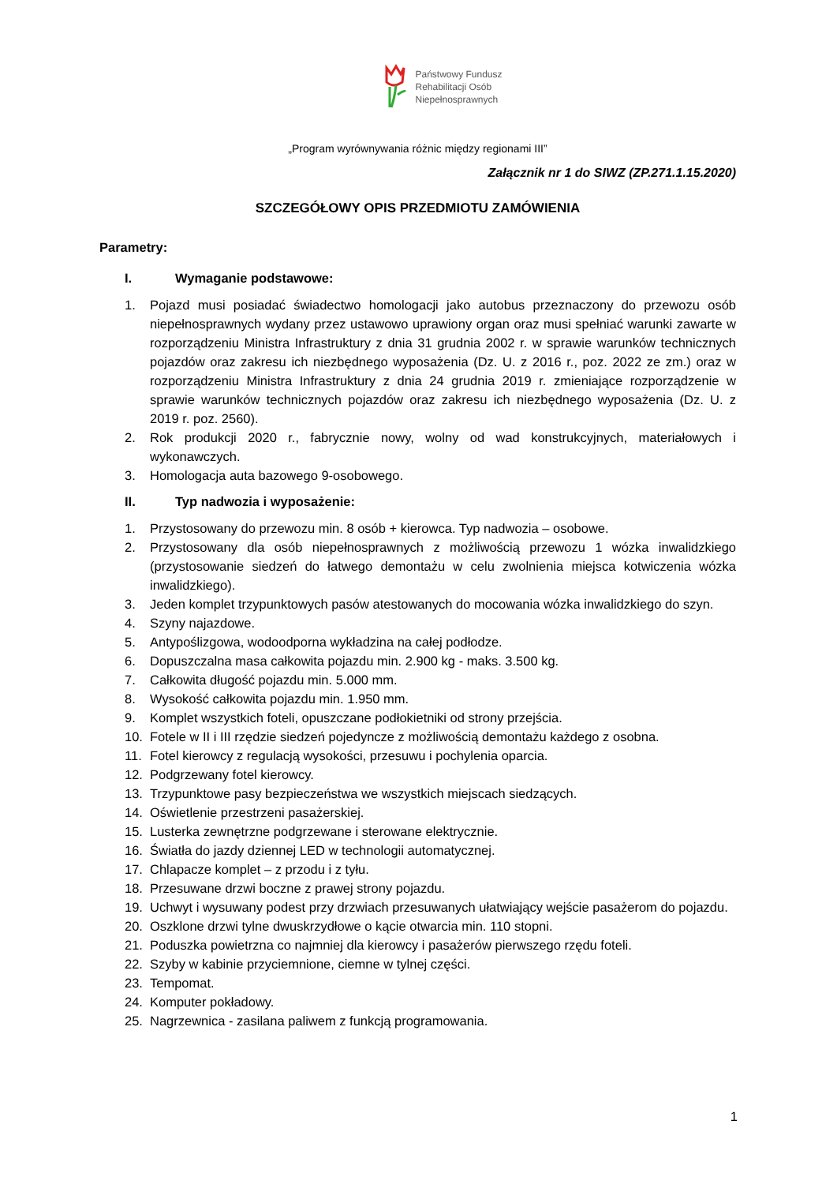Państwowy Fundusz
Rehabilitacji Osób
Niepełnosprawnych
„Program wyrównywania różnic między regionami III”
Załącznik nr 1 do SIWZ (ZP.271.1.15.2020)
SZCZEGÓŁOWY OPIS PRZEDMIOTU ZAMÓWIENIA
Parametry:
I. Wymaganie podstawowe:
1. Pojazd musi posiadać świadectwo homologacji jako autobus przeznaczony do przewozu osób niepełnosprawnych wydany przez ustawowo uprawiony organ oraz musi spełniać warunki zawarte w rozporządzeniu Ministra Infrastruktury z dnia 31 grudnia 2002 r. w sprawie warunków technicznych pojazdów oraz zakresu ich niezbędnego wyposażenia (Dz. U. z 2016 r., poz. 2022 ze zm.) oraz w rozporządzeniu Ministra Infrastruktury z dnia 24 grudnia 2019 r. zmieniające rozporządzenie w sprawie warunków technicznych pojazdów oraz zakresu ich niezbędnego wyposażenia (Dz. U. z 2019 r. poz. 2560).
2. Rok produkcji 2020 r., fabrycznie nowy, wolny od wad konstrukcyjnych, materiałowych i wykonawczych.
3. Homologacja auta bazowego 9-osobowego.
II. Typ nadwozia i wyposażenie:
1. Przystosowany do przewozu min. 8 osób + kierowca. Typ nadwozia – osobowe.
2. Przystosowany dla osób niepełnosprawnych z możliwością przewozu 1 wózka inwalidzkiego (przystosowanie siedzeń do łatwego demontażu w celu zwolnienia miejsca kotwiczenia wózka inwalidzkiego).
3. Jeden komplet trzypunktowych pasów atestowanych do mocowania wózka inwalidzkiego do szyn.
4. Szyny najazdowe.
5. Antypoślizgowa, wodoodporna wykładzina na całej podłodze.
6. Dopuszczalna masa całkowita pojazdu min. 2.900 kg - maks. 3.500 kg.
7. Całkowita długość pojazdu min. 5.000 mm.
8. Wysokość całkowita pojazdu min. 1.950 mm.
9. Komplet wszystkich foteli, opuszczane podłokietniki od strony przejścia.
10. Fotele w II i III rzędzie siedzeń pojedyncze z możliwością demontażu każdego z osobna.
11. Fotel kierowcy z regulacją wysokości, przesuwu i pochylenia oparcia.
12. Podgrzewany fotel kierowcy.
13. Trzypunktowe pasy bezpieczeństwa we wszystkich miejscach siedzących.
14. Oświetlenie przestrzeni pasażerskiej.
15. Lusterka zewnętrzne podgrzewane i sterowane elektrycznie.
16. Światła do jazdy dziennej LED w technologii automatycznej.
17. Chlapacze komplet – z przodu i z tyłu.
18. Przesuwane drzwi boczne z prawej strony pojazdu.
19. Uchwyt i wysuwany podest przy drzwiach przesuwanych ułatwiający wejście pasażerom do pojazdu.
20. Oszklone drzwi tylne dwuskrzydłowe o kącie otwarcia min. 110 stopni.
21. Poduszka powietrzna co najmniej dla kierowcy i pasażerów pierwszego rzędu foteli.
22. Szyby w kabinie przyciemnione, ciemne w tylnej części.
23. Tempomat.
24. Komputer pokładowy.
25. Nagrzewnica - zasilana paliwem z funkcją programowania.
1